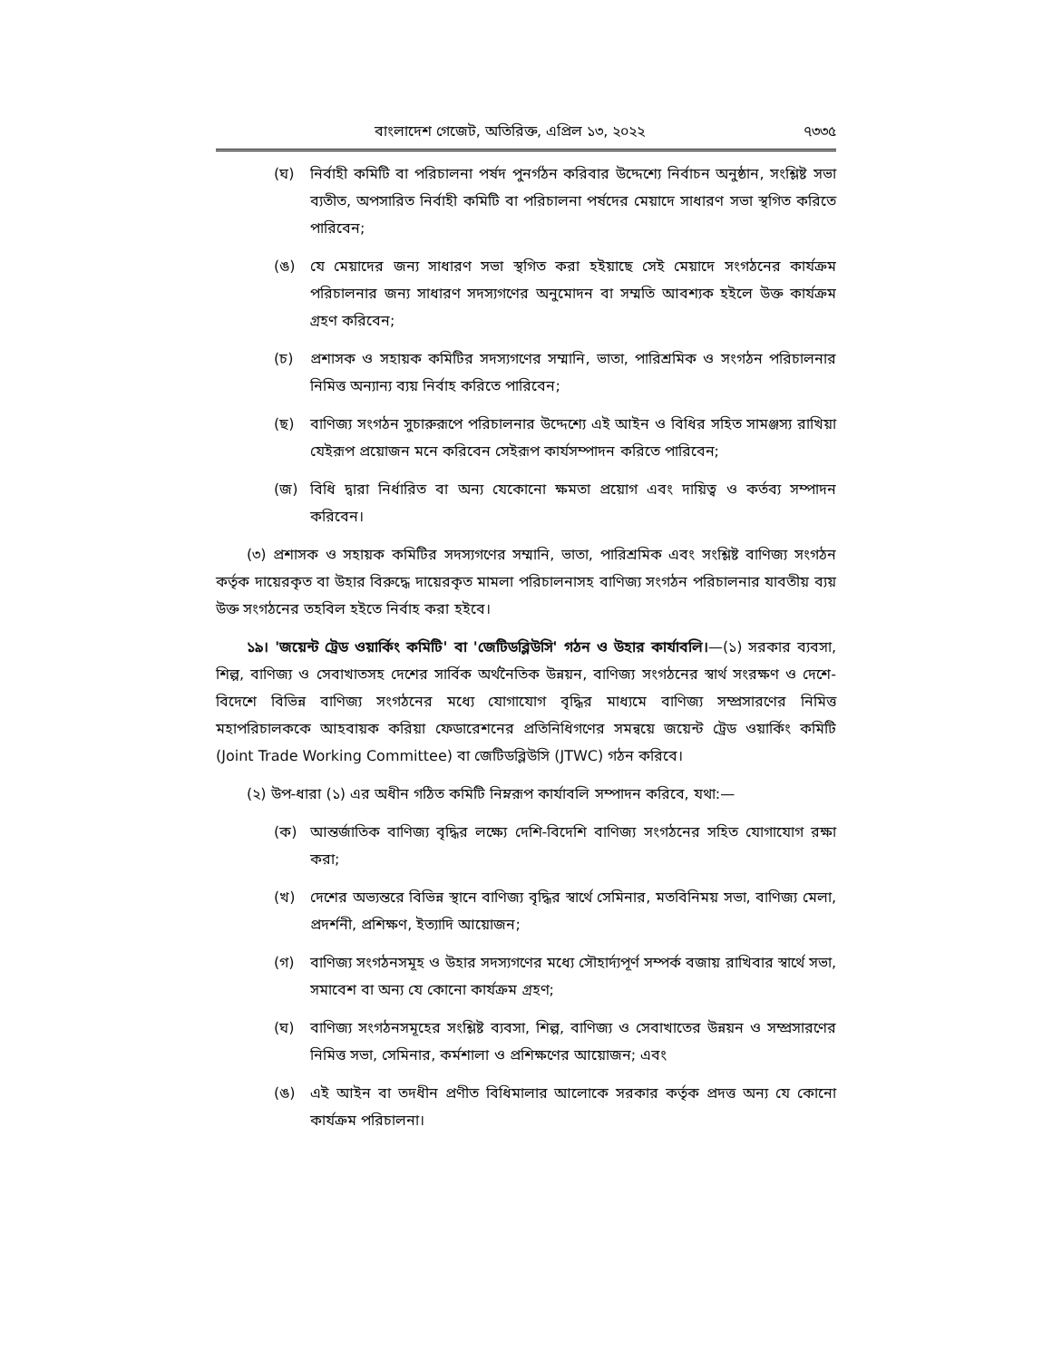বাংলাদেশ গেজেট, অতিরিক্ত, এপ্রিল ১৩, ২০২২ ৭৩৩৫
(ঘ) নির্বাহী কমিটি বা পরিচালনা পর্ষদ পুনর্গঠন করিবার উদ্দেশ্যে নির্বাচন অনুষ্ঠান, সংশ্লিষ্ট সভা ব্যতীত, অপসারিত নির্বাহী কমিটি বা পরিচালনা পর্ষদের মেয়াদে সাধারণ সভা স্থগিত করিতে পারিবেন;
(ঙ) যে মেয়াদের জন্য সাধারণ সভা স্থগিত করা হইয়াছে সেই মেয়াদে সংগঠনের কার্যক্রম পরিচালনার জন্য সাধারণ সদস্যগণের অনুমোদন বা সম্মতি আবশ্যক হইলে উক্ত কার্যক্রম গ্রহণ করিবেন;
(চ) প্রশাসক ও সহায়ক কমিটির সদস্যগণের সম্মানি, ভাতা, পারিশ্রমিক ও সংগঠন পরিচালনার নিমিত্ত অন্যান্য ব্যয় নির্বাহ করিতে পারিবেন;
(ছ) বাণিজ্য সংগঠন সুচারুরূপে পরিচালনার উদ্দেশ্যে এই আইন ও বিধির সহিত সামঞ্জস্য রাখিয়া যেইরূপ প্রয়োজন মনে করিবেন সেইরূপ কার্যসম্পাদন করিতে পারিবেন;
(জ) বিধি দ্বারা নির্ধারিত বা অন্য যেকোনো ক্ষমতা প্রয়োগ এবং দায়িত্ব ও কর্তব্য সম্পাদন করিবেন।
(৩) প্রশাসক ও সহায়ক কমিটির সদস্যগণের সম্মানি, ভাতা, পারিশ্রমিক এবং সংশ্লিষ্ট বাণিজ্য সংগঠন কর্তৃক দায়েরকৃত বা উহার বিরুদ্ধে দায়েরকৃত মামলা পরিচালনাসহ বাণিজ্য সংগঠন পরিচালনার যাবতীয় ব্যয় উক্ত সংগঠনের তহবিল হইতে নির্বাহ করা হইবে।
১৯। 'জয়েন্ট ট্রেড ওয়ার্কিং কমিটি' বা 'জেটিডব্লিউসি' গঠন ও উহার কার্যাবলি।—(১) সরকার ব্যবসা, শিল্প, বাণিজ্য ও সেবাখাতসহ দেশের সার্বিক অর্থনৈতিক উন্নয়ন, বাণিজ্য সংগঠনের স্বার্থ সংরক্ষণ ও দেশে-বিদেশে বিভিন্ন বাণিজ্য সংগঠনের মধ্যে যোগাযোগ বৃদ্ধির মাধ্যমে বাণিজ্য সম্প্রসারণের নিমিত্ত মহাপরিচালককে আহবায়ক করিয়া ফেডারেশনের প্রতিনিধিগণের সমন্বয়ে জয়েন্ট ট্রেড ওয়ার্কিং কমিটি (Joint Trade Working Committee) বা জেটিডব্লিউসি (JTWC) গঠন করিবে।
(২) উপ-ধারা (১) এর অধীন গঠিত কমিটি নিম্নরূপ কার্যাবলি সম্পাদন করিবে, যথা:—
(ক) আন্তর্জাতিক বাণিজ্য বৃদ্ধির লক্ষ্যে দেশি-বিদেশি বাণিজ্য সংগঠনের সহিত যোগাযোগ রক্ষা করা;
(খ) দেশের অভ্যন্তরে বিভিন্ন স্থানে বাণিজ্য বৃদ্ধির স্বার্থে সেমিনার, মতবিনিময় সভা, বাণিজ্য মেলা, প্রদর্শনী, প্রশিক্ষণ, ইত্যাদি আয়োজন;
(গ) বাণিজ্য সংগঠনসমূহ ও উহার সদস্যগণের মধ্যে সৌহার্দ্যপূর্ণ সম্পর্ক বজায় রাখিবার স্বার্থে সভা, সমাবেশ বা অন্য যে কোনো কার্যক্রম গ্রহণ;
(ঘ) বাণিজ্য সংগঠনসমূহের সংশ্লিষ্ট ব্যবসা, শিল্প, বাণিজ্য ও সেবাখাতের উন্নয়ন ও সম্প্রসারণের নিমিত্ত সভা, সেমিনার, কর্মশালা ও প্রশিক্ষণের আয়োজন; এবং
(ঙ) এই আইন বা তদধীন প্রণীত বিধিমালার আলোকে সরকার কর্তৃক প্রদত্ত অন্য যে কোনো কার্যক্রম পরিচালনা।